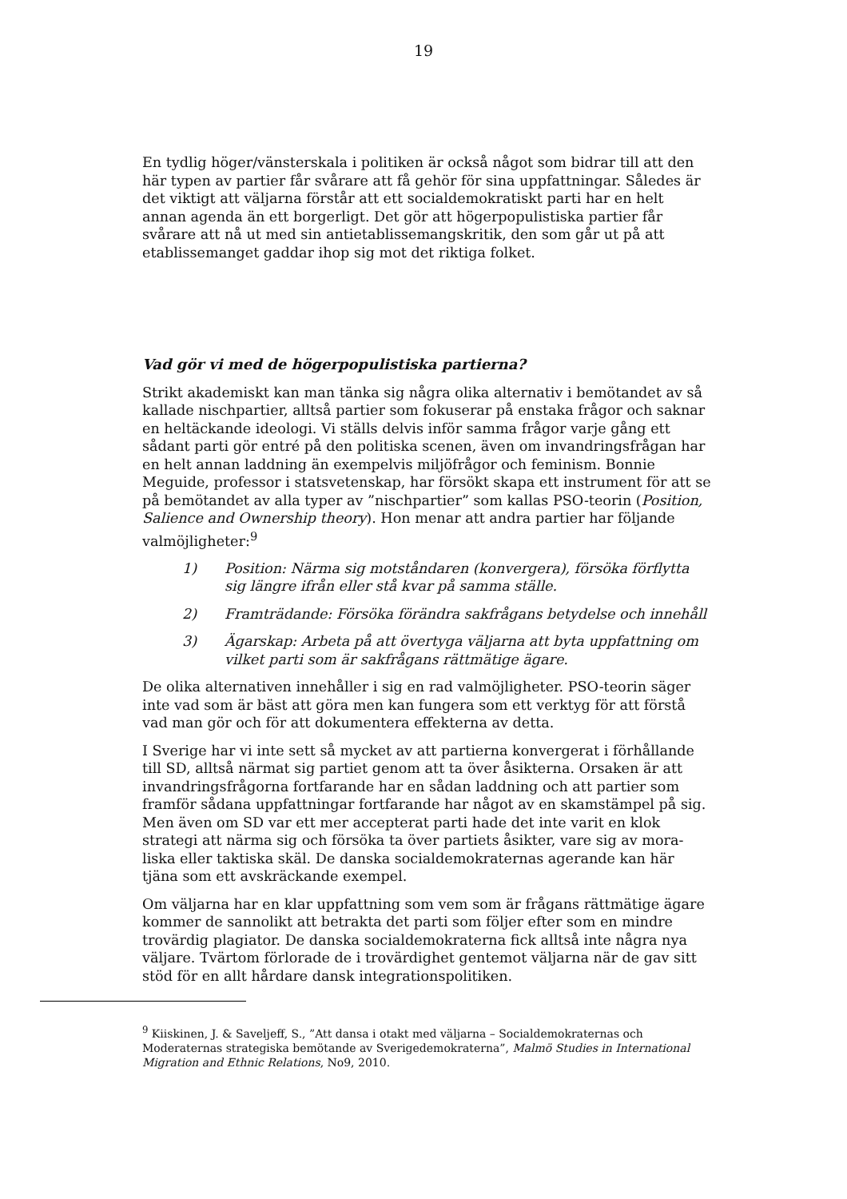19
En tydlig höger/vänsterskala i politiken är också något som bidrar till att den här typen av partier får svårare att få gehör för sina uppfattningar. Således är det viktigt att väljarna förstår att ett socialdemokratiskt parti har en helt annan agenda än ett borgerligt. Det gör att högerpopulistiska partier får svårare att nå ut med sin antietablissemangskritik, den som går ut på att etablissemanget gaddar ihop sig mot det riktiga folket.
Vad gör vi med de högerpopulistiska partierna?
Strikt akademiskt kan man tänka sig några olika alternativ i bemötandet av så kallade nischpartier, alltså partier som fokuserar på enstaka frågor och saknar en heltäckande ideologi. Vi ställs delvis inför samma frågor varje gång ett sådant parti gör entré på den politiska scenen, även om invandringsfrågan har en helt annan laddning än exempelvis miljöfrågor och feminism. Bonnie Meguide, professor i statsvetenskap, har försökt skapa ett instrument för att se på bemötandet av alla typer av ”nischpartier” som kallas PSO-teorin (Position, Salience and Ownership theory). Hon menar att andra partier har följande valmöjligheter:<sup>9</sup>
1) Position: Närma sig motståndaren (konvergera), försöka förflytta sig längre ifrån eller stå kvar på samma ställe.
2) Framträdande: Försöka förändra sakfrågans betydelse och innehåll
3) Ägarskap: Arbeta på att övertyga väljarna att byta uppfattning om vilket parti som är sakfrågans rättmätige ägare.
De olika alternativen innehåller i sig en rad valmöjligheter. PSO-teorin säger inte vad som är bäst att göra men kan fungera som ett verktyg för att förstå vad man gör och för att dokumentera effekterna av detta.
I Sverige har vi inte sett så mycket av att partierna konvergerat i förhållande till SD, alltså närmat sig partiet genom att ta över åsikterna. Orsaken är att invandringsfrågorna fortfarande har en sådan laddning och att partier som framför sådana uppfattningar fortfarande har något av en skamstämpel på sig. Men även om SD var ett mer accepterat parti hade det inte varit en klok strategi att närma sig och försöka ta över partiets åsikter, vare sig av mora-liska eller taktiska skäl. De danska socialdemokraternas agerande kan här tjäna som ett avskräckande exempel.
Om väljarna har en klar uppfattning som vem som är frågans rättmätige ägare kommer de sannolikt att betrakta det parti som följer efter som en mindre trovärdig plagiator. De danska socialdemokraterna fick alltså inte några nya väljare. Tvärtom förlorade de i trovärdighet gentemot väljarna när de gav sitt stöd för en allt hårdare dansk integrationspolitiken.
<sup>9</sup> Kiiskinen, J. & Saveljeff, S., ”Att dansa i otakt med väljarna – Socialdemokraternas och Moderaternas strategiska bemötande av Sverigedemokraterna”, Malmö Studies in International Migration and Ethnic Relations, No9, 2010.